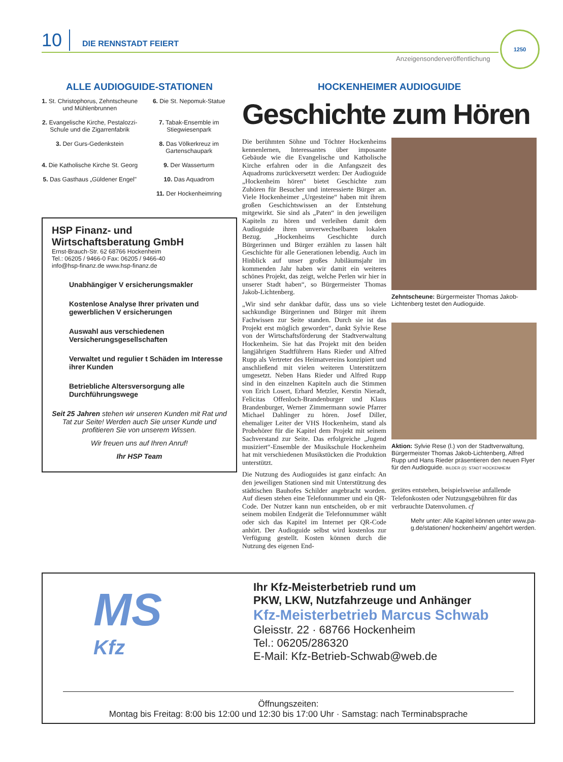10 DIE RENNSTADT FEIERT
Anzeigensonderveröffentlichung
1250
ALLE AUDIOGUIDE-STATIONEN
1. St. Christophorus, Zehntscheune und Mühlenbrunnen
6. Die St. Nepomuk-Statue
2. Evangelische Kirche, Pestalozzi-Schule und die Zigarrenfabrik
7. Tabak-Ensemble im Stiegwiesenpark
3. Der Gurs-Gedenkstein
8. Das Völkerkreuz im Gartenschaupark
4. Die Katholische Kirche St. Georg
9. Der Wasserturm
5. Das Gasthaus „Güldener Engel"
10. Das Aquadrom
11. Der Hockenheimring
HSP Finanz- und Wirtschaftsberatung GmbH
Ernst-Brauch-Str. 62 68766 Hockenheim
Tel.: 06205 / 9466-0 Fax: 06205 / 9466-40
info@hsp-finanz.de www.hsp-finanz.de
Unabhängiger V ersicherungsmakler
Kostenlose Analyse Ihrer privaten und gewerblichen V ersicherungen
Auswahl aus verschiedenen Versicherungsgesellschaften
Verwaltet und regulier t Schäden im Interesse ihrer Kunden
Betriebliche Altersversorgung alle Durchführungswege
Seit 25 Jahren stehen wir unseren Kunden mit Rat und Tat zur Seite! Werden auch Sie unser Kunde und profitieren Sie von unserem Wissen.
Wir freuen uns auf Ihren Anruf!
Ihr HSP Team
HOCKENHEIMER AUDIOGUIDE
Geschichte zum Hören
Die berühmten Söhne und Töchter Hockenheims kennenlernen, Interessantes über imposante Gebäude wie die Evangelische und Katholische Kirche erfahren oder in die Anfangszeit des Aquadroms zurückversetzt werden: Der Audioguide „Hockenheim hören“ bietet Geschichte zum Zuhören für Besucher und interessierte Bürger an. Viele Hockenheimer „Urgesteine“ haben mit ihrem großen Geschichtswissen an der Entstehung mitgewirkt. Sie sind als „Paten“ in den jeweiligen Kapiteln zu hören und verleihen damit dem Audioguide ihren unverwechselbaren lokalen Bezug. „Hockenheims Geschichte durch Bürgerinnen und Bürger erzählen zu lassen hält Geschichte für alle Generationen lebendig. Auch im Hinblick auf unser großes Jubiläumsjahr im kommenden Jahr haben wir damit ein weiteres schönes Projekt, das zeigt, welche Perlen wir hier in unserer Stadt haben“, so Bürgermeister Thomas Jakob-Lichtenberg.
„Wir sind sehr dankbar dafür, dass uns so viele sachkundige Bürgerinnen und Bürger mit ihrem Fachwissen zur Seite standen. Durch sie ist das Projekt erst möglich geworden“, dankt Sylvie Rese von der Wirtschaftsförderung der Stadtverwaltung Hockenheim. Sie hat das Projekt mit den beiden langjährigen Stadtführern Hans Rieder und Alfred Rupp als Vertreter des Heimatvereins konzipiert und anschließend mit vielen weiteren Unterstützern umgesetzt. Neben Hans Rieder und Alfred Rupp sind in den einzelnen Kapiteln auch die Stimmen von Erich Losert, Erhard Metzler, Kerstin Nieradt, Felicitas Offenloch-Brandenburger und Klaus Brandenburger, Werner Zimmermann sowie Pfarrer Michael Dahlinger zu hören. Josef Diller, ehemaliger Leiter der VHS Hockenheim, stand als Probehörer für die Kapitel dem Projekt mit seinem Sachverstand zur Seite. Das erfolgreiche „Jugend musiziert“-Ensemble der Musikschule Hockenheim hat mit verschiedenen Musikstücken die Produktion unterstützt.
Die Nutzung des Audioguides ist ganz einfach: An den jeweiligen Stationen sind mit Unterstützung des städtischen Bauhofes Schilder angebracht worden. Auf diesen stehen eine Telefonnummer und ein QR-Code. Der Nutzer kann nun entscheiden, ob er mit seinem mobilen Endgerät die Telefonnummer wählt oder sich das Kapitel im Internet per QR-Code anhört. Der Audioguide selbst wird kostenlos zur Verfügung gestellt. Kosten können durch die Nutzung des eigenen End-
Zehntscheune: Bürgermeister Thomas Jakob-Lichtenberg testet den Audioguide.
Aktion: Sylvie Rese (l.) von der Stadtverwaltung, Bürgermeister Thomas Jakob-Lichtenberg, Alfred Rupp und Hans Rieder präsentieren den neuen Flyer für den Audioguide. BILDER (2): STADT HOCKENHEIM
gerätes entstehen, beispielsweise anfallende Telefonkosten oder Nutzungsgebühren für das verbrauchte Datenvolumen. cf
Mehr unter: Alle Kapitel können unter www.pa-g.de/stationen/ hockenheim/ angehört werden.
MS
Kfz
Ihr Kfz-Meisterbetrieb rund um
PKW, LKW, Nutzfahrzeuge und Anhänger
Kfz-Meisterbetrieb Marcus Schwab
Gleisstr. 22 · 68766 Hockenheim
Tel.: 06205/286320
E-Mail: Kfz-Betrieb-Schwab@web.de
Öffnungszeiten:
Montag bis Freitag: 8:00 bis 12:00 und 12:30 bis 17:00 Uhr · Samstag: nach Terminabsprache